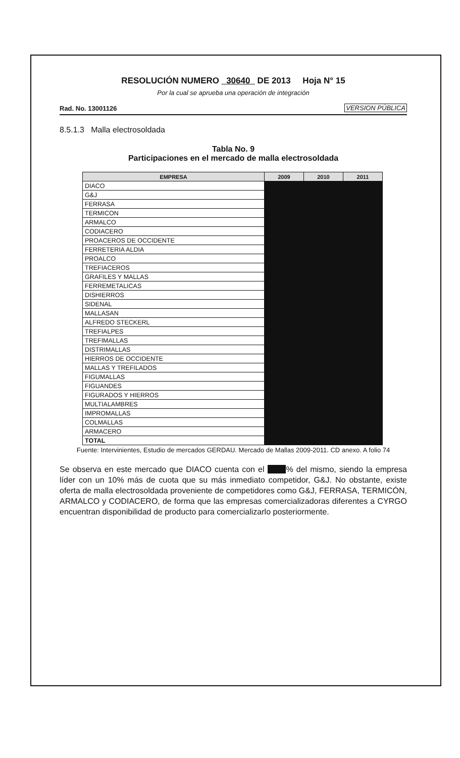RESOLUCIÓN NUMERO 30640 DE 2013 Hoja N° 15
Por la cual se aprueba una operación de integración
Rad. No. 13001126 VERSION PÚBLICA
8.5.1.3 Malla electrosoldada
Tabla No. 9
Participaciones en el mercado de malla electrosoldada
| EMPRESA | 2009 | | 2010 | | 2011 | |
| --- | --- | --- | --- | --- | --- | --- |
| DIACO | | | | | | |
| G&J | | | | | | |
| FERRASA | | | | | | |
| TERMICON | | | | | | |
| ARMALCO | | | | | | |
| CODIACERO | | | | | | |
| PROACEROS DE OCCIDENTE | | | | | | |
| FERRETERIA ALDIA | | | | | | |
| PROALCO | | | | | | |
| TREFIACEROS | | | | | | |
| GRAFILES Y MALLAS | | | | | | |
| FERREMETALICAS | | | | | | |
| DISHIERROS | | | | | | |
| SIDENAL | | | | | | |
| MALLASAN | | | | | | |
| ALFREDO STECKERL | | | | | | |
| TREFIALPES | | | | | | |
| TREFIMALLAS | | | | | | |
| DISTRIMALLAS | | | | | | |
| HIERROS DE OCCIDENTE | | | | | | |
| MALLAS Y TREFILADOS | | | | | | |
| FIGUMALLAS | | | | | | |
| FIGUANDES | | | | | | |
| FIGURADOS Y HIERROS | | | | | | |
| MULTIALAMBRES | | | | | | |
| IMPROMALLAS | | | | | | |
| COLMALLAS | | | | | | |
| ARMACERO | | | | | | |
| TOTAL | | | | | | |
Fuente: Intervinientes, Estudio de mercados GERDAU. Mercado de Mallas 2009-2011. CD anexo. A folio 74
Se observa en este mercado que DIACO cuenta con el % del mismo, siendo la empresa líder con un 10% más de cuota que su más inmediato competidor, G&J. No obstante, existe oferta de malla electrosoldada proveniente de competidores como G&J, FERRASA, TERMICÓN, ARMALCO y CODIACERO, de forma que las empresas comercializadoras diferentes a CYRGO encuentran disponibilidad de producto para comercializarlo posteriormente.